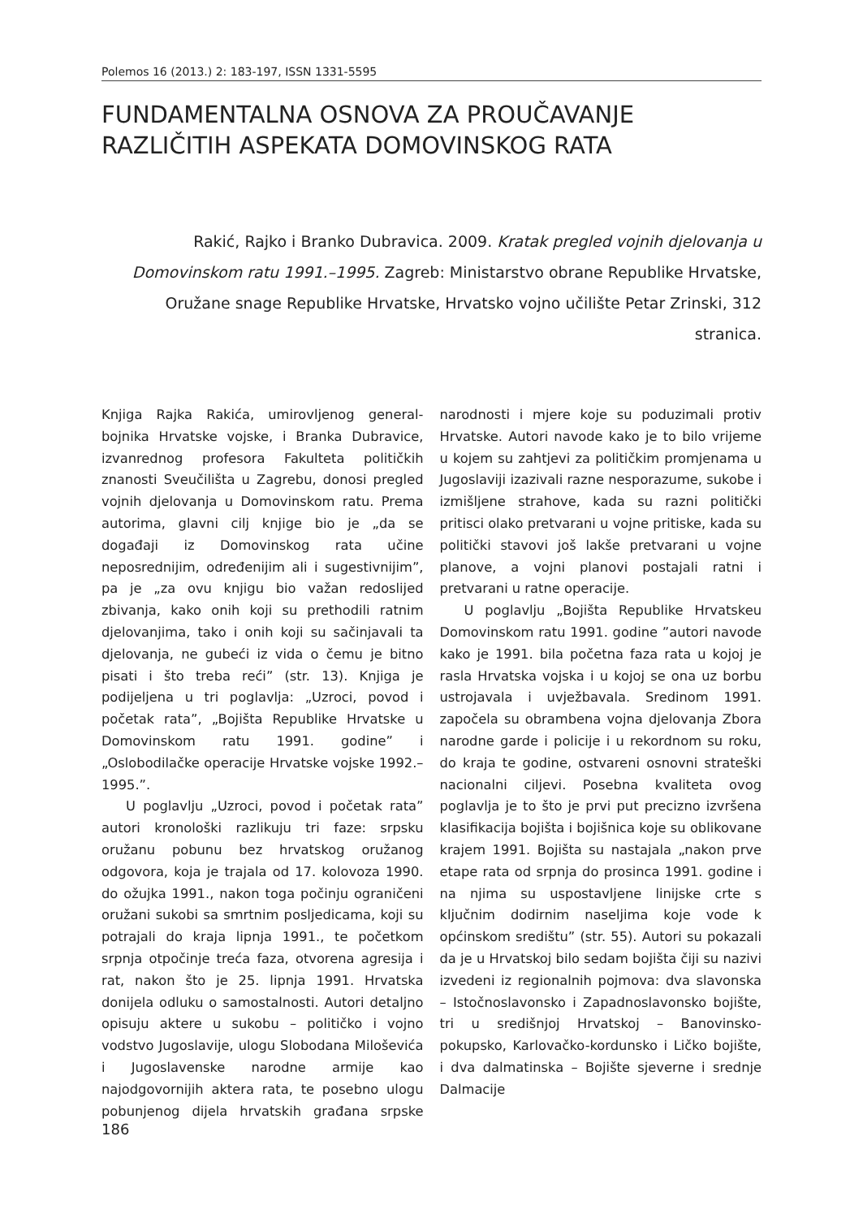Polemos 16 (2013.) 2: 183-197, ISSN 1331-5595
FUNDAMENTALNA OSNOVA ZA PROUČAVANJE RAZLIČITIH ASPEKATA DOMOVINSKOG RATA
Rakić, Rajko i Branko Dubravica. 2009. Kratak pregled vojnih djelovanja u Domovinskom ratu 1991.–1995. Zagreb: Ministarstvo obrane Republike Hrvatske, Oružane snage Republike Hrvatske, Hrvatsko vojno učilište Petar Zrinski, 312 stranica.
Knjiga Rajka Rakića, umirovljenog general-bojnika Hrvatske vojske, i Branka Dubravice, izvanrednog profesora Fakulteta političkih znanosti Sveučilišta u Zagrebu, donosi pregled vojnih djelovanja u Domovinskom ratu. Prema autorima, glavni cilj knjige bio je „da se događaji iz Domovinskog rata učine neposrednijim, određenijim ali i sugestivnijim”, pa je „za ovu knjigu bio važan redoslijed zbivanja, kako onih koji su prethodili ratnim djelovanjima, tako i onih koji su sačinjavali ta djelovanja, ne gubeći iz vida o čemu je bitno pisati i što treba reći” (str. 13). Knjiga je podijeljena u tri poglavlja: „Uzroci, povod i početak rata”, „Bojišta Republike Hrvatske u Domovinskom ratu 1991. godine” i „Oslobodilačke operacije Hrvatske vojske 1992.–1995.”.
U poglavlju „Uzroci, povod i početak rata” autori kronološki razlikuju tri faze: srpsku oružanu pobunu bez hrvatskog oružanog odgovora, koja je trajala od 17. kolovoza 1990. do ožujka 1991., nakon toga počinju ograničeni oružani sukobi sa smrtnim posljedicama, koji su potrajali do kraja lipnja 1991., te početkom srpnja otpočinje treća faza, otvorena agresija i rat, nakon što je 25. lipnja 1991. Hrvatska donijela odluku o samostalnosti. Autori detaljno opisuju aktere u sukobu – političko i vojno vodstvo Jugoslavije, ulogu Slobodana Miloševića i Jugoslavenske narodne armije kao najodgovornijih aktera rata, te posebno ulogu pobunjenog dijela hrvatskih građana srpske narodnosti i mjere koje su poduzimali protiv Hrvatske. Autori navode kako je to bilo vrijeme u kojem su zahtjevi za političkim promjenama u Jugoslaviji izazivali razne nesporazume, sukobe i izmišljene strahove, kada su razni politički pritisci olako pretvarani u vojne pritiske, kada su politički stavovi još lakše pretvarani u vojne planove, a vojni planovi postajali ratni i pretvarani u ratne operacije.
U poglavlju „Bojišta Republike Hrvatskeu Domovinskom ratu 1991. godine ”autori navode kako je 1991. bila početna faza rata u kojoj je rasla Hrvatska vojska i u kojoj se ona uz borbu ustrojavala i uvježbavala. Sredinom 1991. započela su obrambena vojna djelovanja Zbora narodne garde i policije i u rekordnom su roku, do kraja te godine, ostvareni osnovni strateški nacionalni ciljevi. Posebna kvaliteta ovog poglavlja je to što je prvi put precizno izvršena klasifikacija bojišta i bojišnica koje su oblikovane krajem 1991. Bojišta su nastajala „nakon prve etape rata od srpnja do prosinca 1991. godine i na njima su uspostavljene linijske crte s ključnim dodirnim naseljima koje vode k općinskom središtu” (str. 55). Autori su pokazali da je u Hrvatskoj bilo sedam bojišta čiji su nazivi izvedeni iz regionalnih pojmova: dva slavonska – Istočnoslavonsko i Zapadnoslavonsko bojište, tri u središnjoj Hrvatskoj – Banovinsko-pokupsko, Karlovačko-kordunsko i Ličko bojište, i dva dalmatinska – Bojište sjeverne i srednje Dalmacije
186